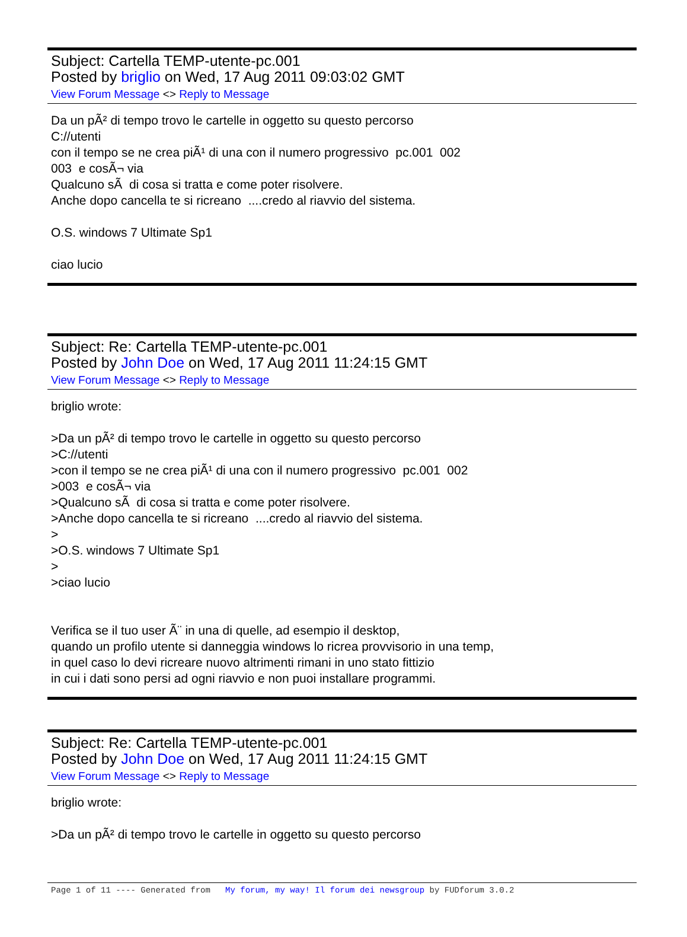Subject: Cartella TEMP-utente-pc.001
Posted by briglio on Wed, 17 Aug 2011 09:03:02 GMT
View Forum Message <> Reply to Message
Da un pÃ² di tempo trovo le cartelle in oggetto su questo percorso C://utenti con il tempo se ne crea piÃ¹ di una con il numero progressivo pc.001 002 003 e cosÃ¬ via Qualcuno sÃ di cosa si tratta e come poter risolvere. Anche dopo cancella te si ricreano ....credo al riavvio del sistema. O.S. windows 7 Ultimate Sp1 ciao lucio
Subject: Re: Cartella TEMP-utente-pc.001
Posted by John Doe on Wed, 17 Aug 2011 11:24:15 GMT
View Forum Message <> Reply to Message
briglio wrote: >Da un pÃ² di tempo trovo le cartelle in oggetto su questo percorso >C://utenti >con il tempo se ne crea piÃ¹ di una con il numero progressivo pc.001 002 >003 e cosÃ¬ via >Qualcuno sÃ di cosa si tratta e come poter risolvere. >Anche dopo cancella te si ricreano ....credo al riavvio del sistema. > >O.S. windows 7 Ultimate Sp1 > >ciao lucio Verifica se il tuo user Ã¨ in una di quelle, ad esempio il desktop, quando un profilo utente si danneggia windows lo ricrea provvisorio in una temp, in quel caso lo devi ricreare nuovo altrimenti rimani in uno stato fittizio in cui i dati sono persi ad ogni riavvio e non puoi installare programmi.
Subject: Re: Cartella TEMP-utente-pc.001
Posted by John Doe on Wed, 17 Aug 2011 11:24:15 GMT
View Forum Message <> Reply to Message
briglio wrote: >Da un pÃ² di tempo trovo le cartelle in oggetto su questo percorso
Page 1 of 11 ---- Generated from My forum, my way! Il forum dei newsgroup by FUDforum 3.0.2